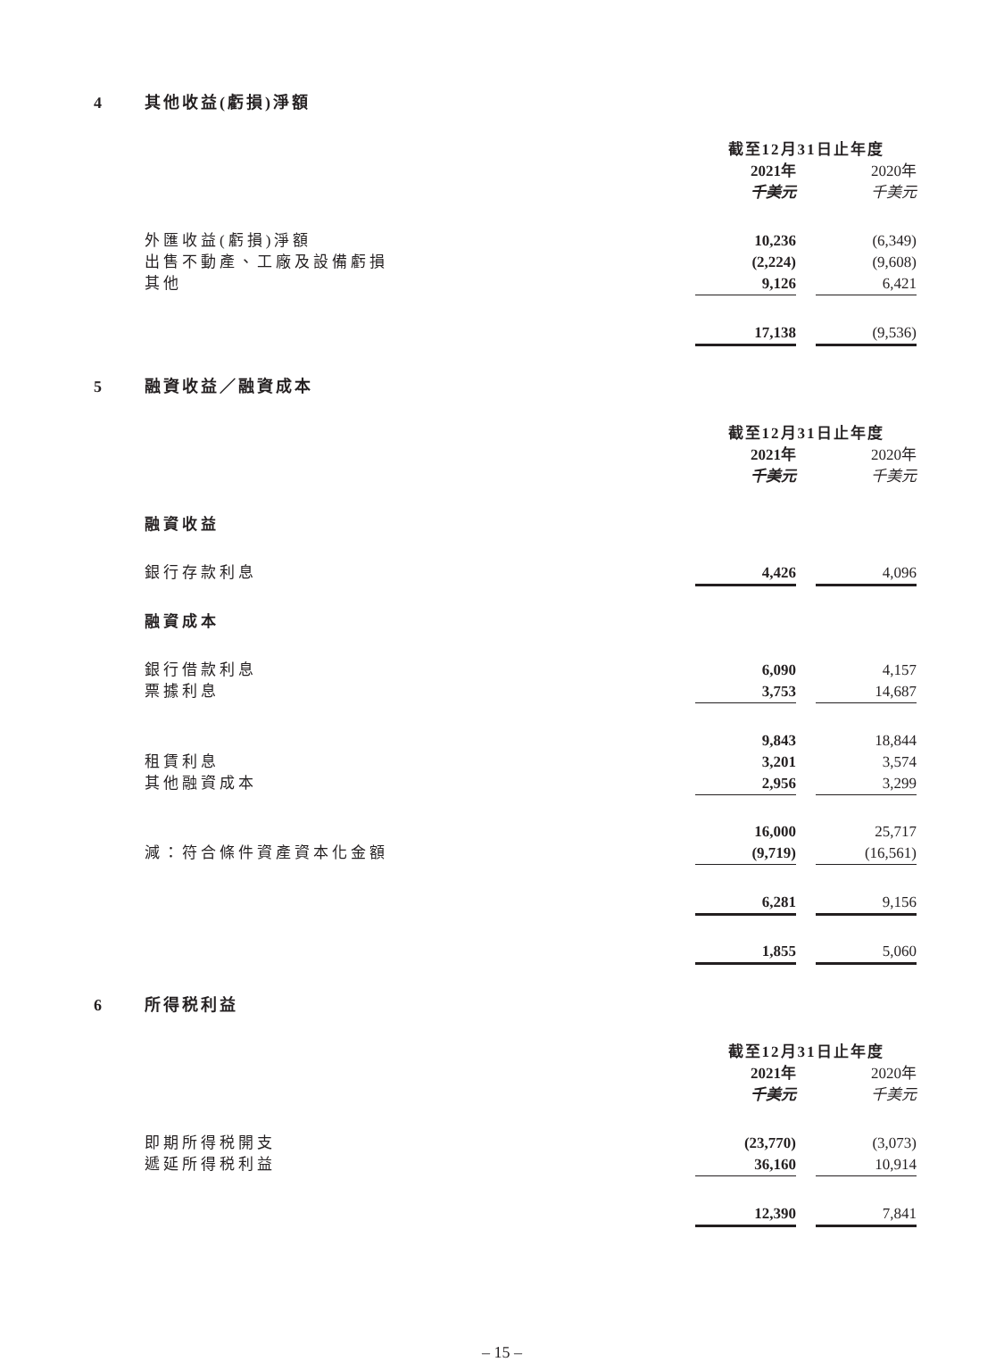4 其他收益(虧損)淨額
| | 截至12月31日止年度 | | |
| | 2021年 | | 2020年 |
| | 千美元 | | 千美元 |
| 外匯收益(虧損)淨額 | 10,236 | | (6,349) |
| 出售不動產、工廠及設備虧損 | (2,224) | | (9,608) |
| 其他 | 9,126 | | 6,421 |
| | 17,138 | | (9,536) |
5 融資收益／融資成本
| | 截至12月31日止年度 | | |
| | 2021年 | | 2020年 |
| | 千美元 | | 千美元 |
| 融資收益 | | | |
| 銀行存款利息 | 4,426 | | 4,096 |
| 融資成本 | | | |
| 銀行借款利息 | 6,090 | | 4,157 |
| 票據利息 | 3,753 | | 14,687 |
| | 9,843 | | 18,844 |
| 租賃利息 | 3,201 | | 3,574 |
| 其他融資成本 | 2,956 | | 3,299 |
| | 16,000 | | 25,717 |
| 減：符合條件資產資本化金額 | (9,719) | | (16,561) |
| | 6,281 | | 9,156 |
| | 1,855 | | 5,060 |
6 所得税利益
| | 截至12月31日止年度 | | |
| | 2021年 | | 2020年 |
| | 千美元 | | 千美元 |
| 即期所得税開支 | (23,770) | | (3,073) |
| 遞延所得税利益 | 36,160 | | 10,914 |
| | 12,390 | | 7,841 |
– 15 –